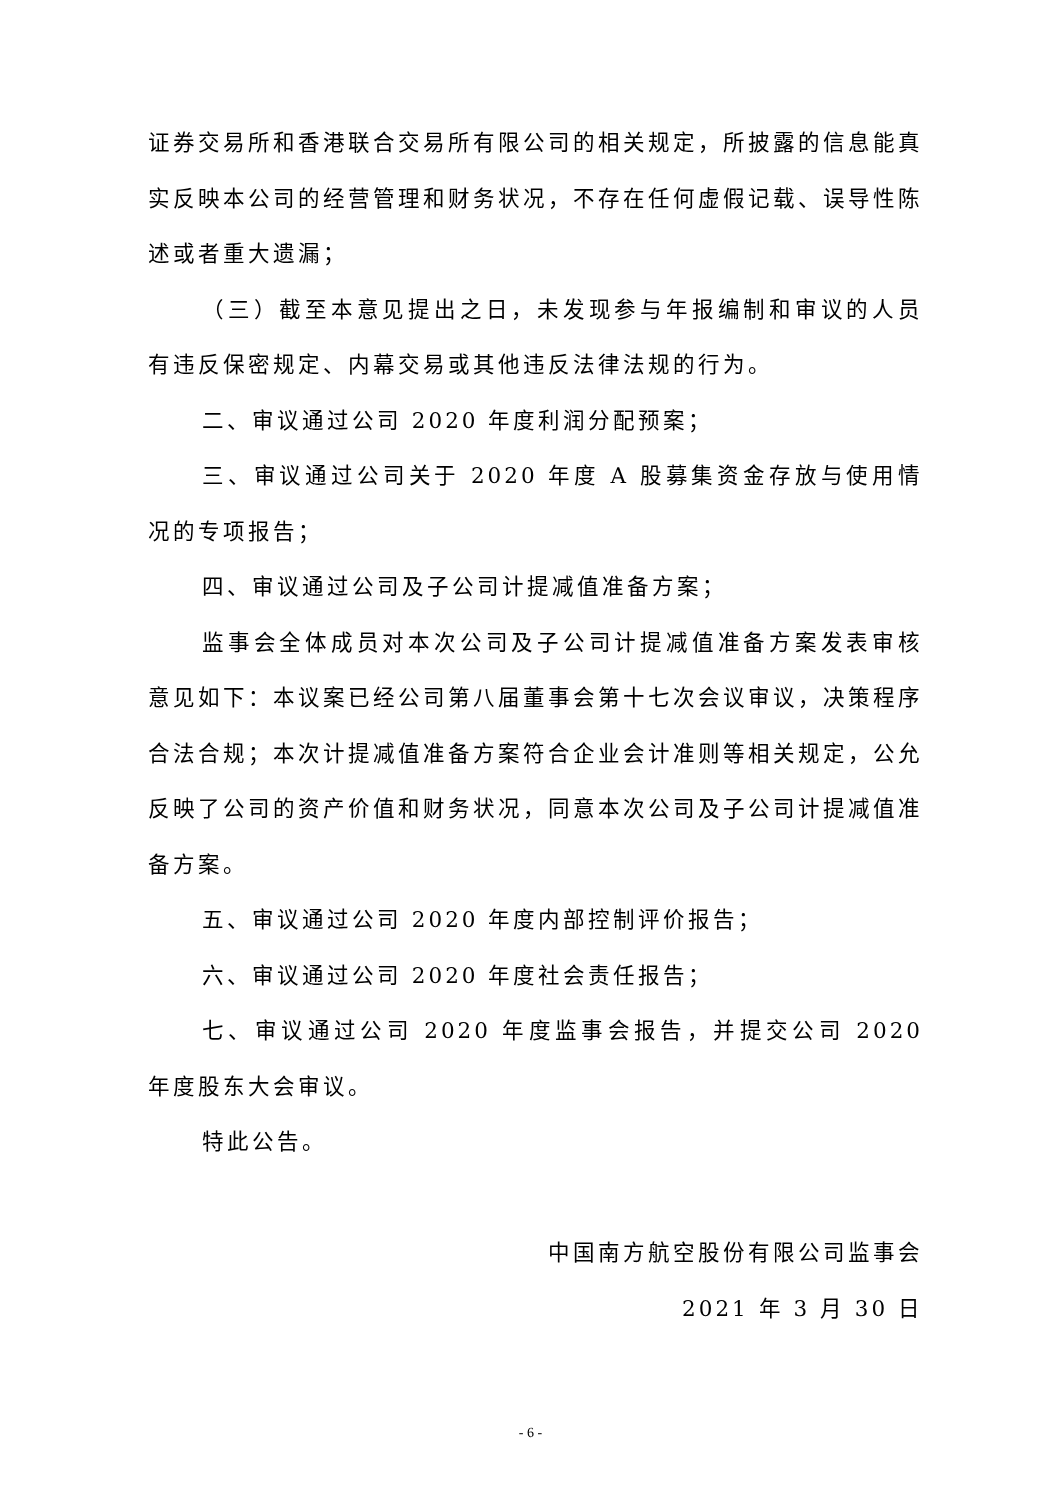证券交易所和香港联合交易所有限公司的相关规定，所披露的信息能真实反映本公司的经营管理和财务状况，不存在任何虚假记载、误导性陈述或者重大遗漏；
（三）截至本意见提出之日，未发现参与年报编制和审议的人员有违反保密规定、内幕交易或其他违反法律法规的行为。
二、审议通过公司 2020 年度利润分配预案；
三、审议通过公司关于 2020 年度 A 股募集资金存放与使用情况的专项报告；
四、审议通过公司及子公司计提减值准备方案；
监事会全体成员对本次公司及子公司计提减值准备方案发表审核意见如下：本议案已经公司第八届董事会第十七次会议审议，决策程序合法合规；本次计提减值准备方案符合企业会计准则等相关规定，公允反映了公司的资产价值和财务状况，同意本次公司及子公司计提减值准备方案。
五、审议通过公司 2020 年度内部控制评价报告；
六、审议通过公司 2020 年度社会责任报告；
七、审议通过公司 2020 年度监事会报告，并提交公司 2020 年度股东大会审议。
特此公告。
中国南方航空股份有限公司监事会
2021 年 3 月 30 日
- 6 -